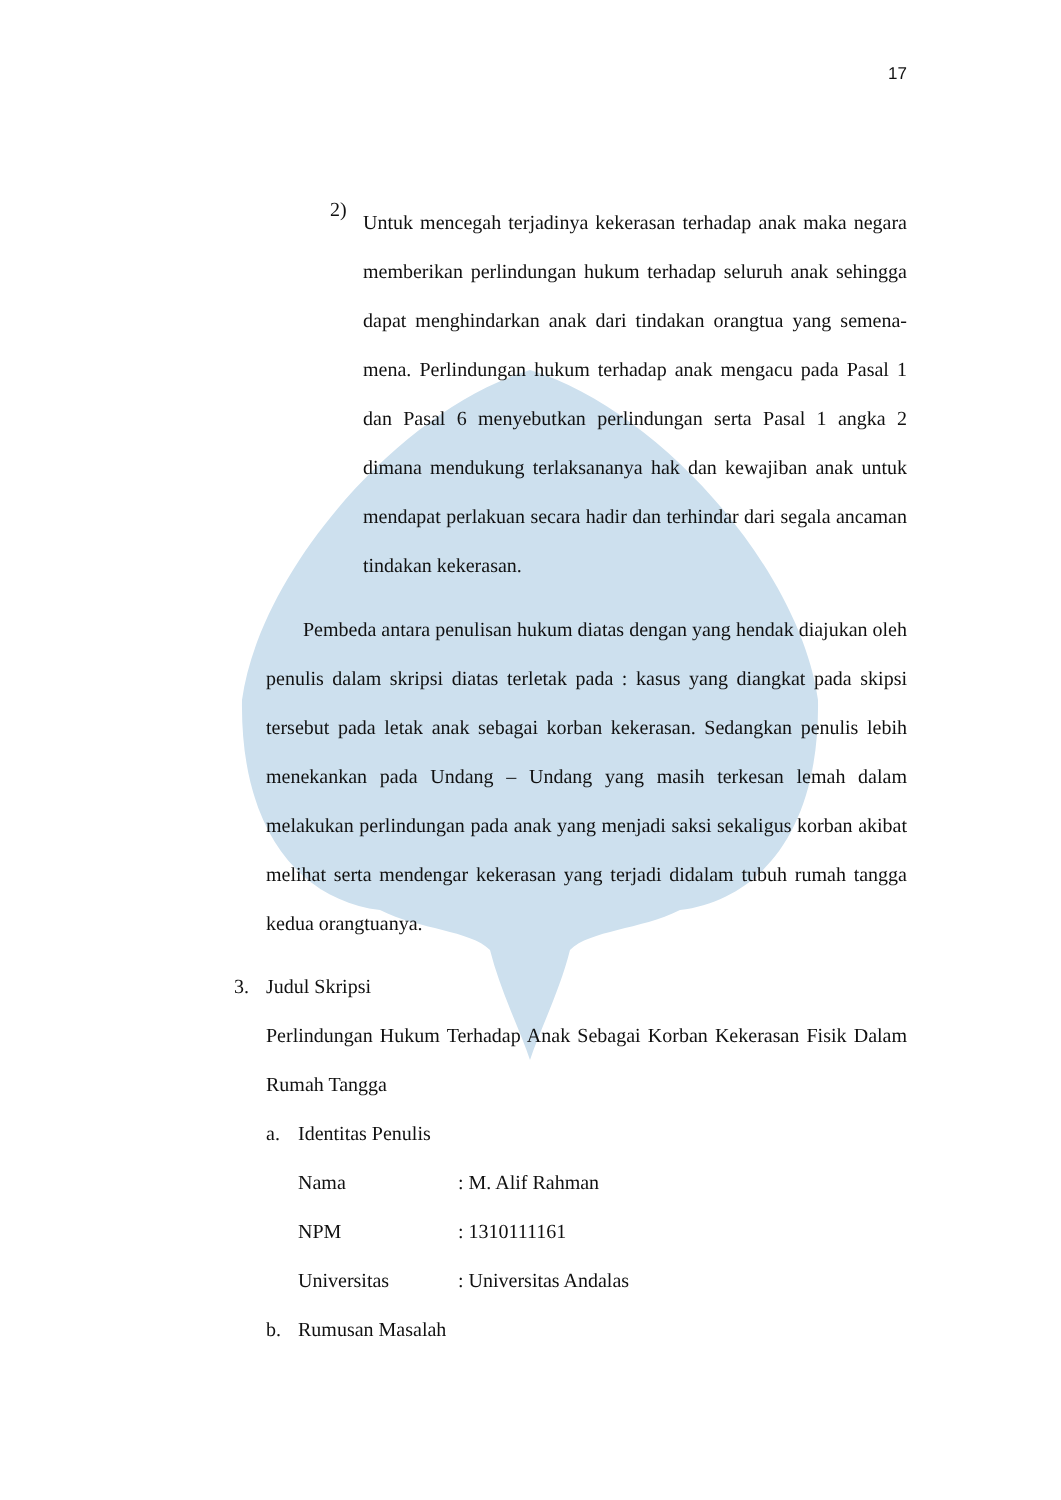17
2)
Untuk mencegah terjadinya kekerasan terhadap anak maka negara memberikan perlindungan hukum terhadap seluruh anak sehingga dapat menghindarkan anak dari tindakan orangtua yang semena-mena. Perlindungan hukum terhadap anak mengacu pada Pasal 1 dan Pasal 6 menyebutkan perlindungan serta Pasal 1 angka 2 dimana mendukung terlaksananya hak dan kewajiban anak untuk mendapat perlakuan secara hadir dan terhindar dari segala ancaman tindakan kekerasan.
Pembeda antara penulisan hukum diatas dengan yang hendak diajukan oleh penulis dalam skripsi diatas terletak pada : kasus yang diangkat pada skipsi tersebut pada letak anak sebagai korban kekerasan. Sedangkan penulis lebih menekankan pada Undang – Undang yang masih terkesan lemah dalam melakukan perlindungan pada anak yang menjadi saksi sekaligus korban akibat melihat serta mendengar kekerasan yang terjadi didalam tubuh rumah tangga kedua orangtuanya.
3. Judul Skripsi
Perlindungan Hukum Terhadap Anak Sebagai Korban Kekerasan Fisik Dalam Rumah Tangga
a. Identitas Penulis
Nama: M. Alif Rahman
NPM: 1310111161
Universitas: Universitas Andalas
b. Rumusan Masalah